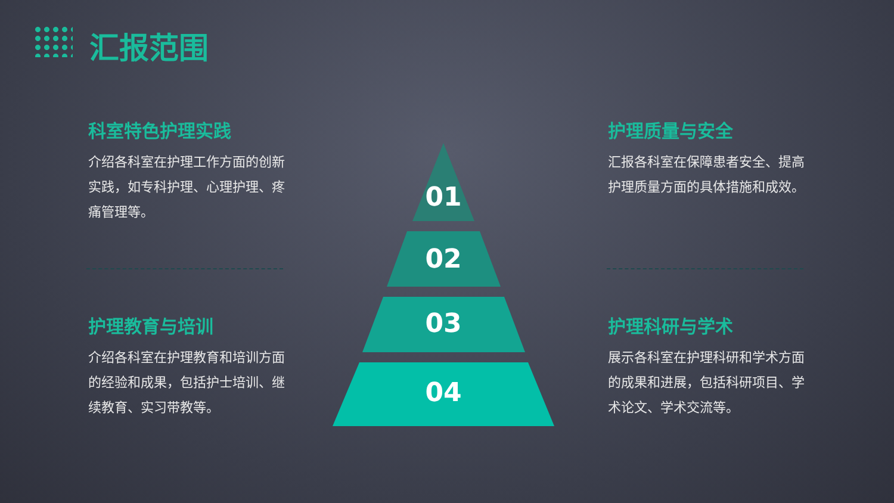汇报范围
科室特色护理实践
介绍各科室在护理工作方面的创新实践，如专科护理、心理护理、疼痛管理等。
护理质量与安全
汇报各科室在保障患者安全、提高护理质量方面的具体措施和成效。
护理教育与培训
介绍各科室在护理教育和培训方面的经验和成果，包括护士培训、继续教育、实习带教等。
护理科研与学术
展示各科室在护理科研和学术方面的成果和进展，包括科研项目、学术论文、学术交流等。
01
02
03
04